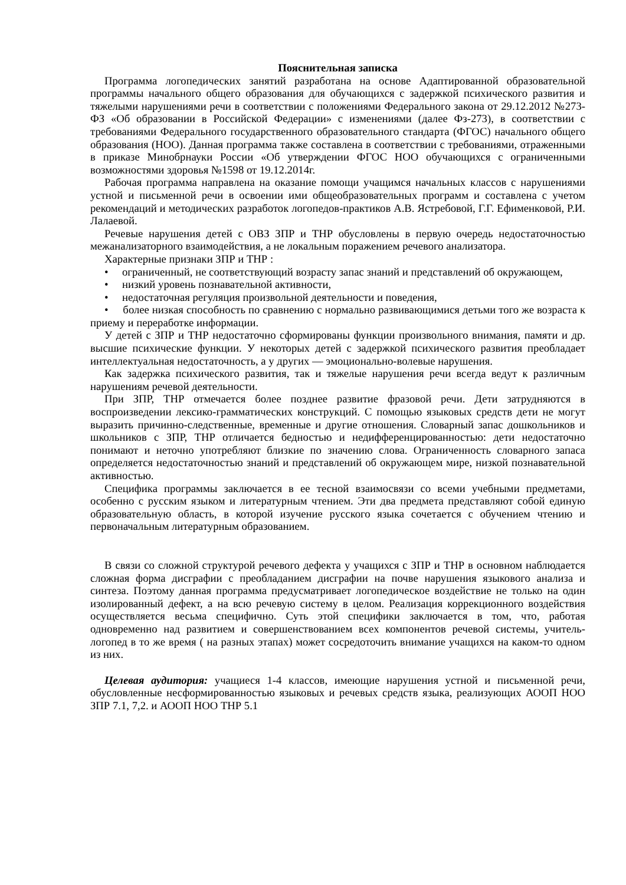Пояснительная записка
Программа логопедических занятий разработана на основе Адаптированной образовательной программы начального общего образования для обучающихся с задержкой психического развития и тяжелыми нарушениями речи в соответствии с положениями Федерального закона от 29.12.2012 №273-ФЗ «Об образовании в Российской Федерации» с изменениями (далее Фз-273), в соответствии с требованиями Федерального государственного образовательного стандарта (ФГОС) начального общего образования (НОО). Данная программа также составлена в соответствии с требованиями, отраженными в приказе Минобрнауки России «Об утверждении ФГОС НОО обучающихся с ограниченными возможностями здоровья №1598 от 19.12.2014г.
Рабочая программа направлена на оказание помощи учащимся начальных классов с нарушениями устной и письменной речи в освоении ими общеобразовательных программ и составлена с учетом рекомендаций и методических разработок логопедов-практиков А.В. Ястребовой, Г.Г. Ефименковой, Р.И. Лалаевой.
Речевые нарушения детей с ОВЗ ЗПР и ТНР обусловлены в первую очередь недостаточностью межанализаторного взаимодействия, а не локальным поражением речевого анализатора.
Характерные признаки ЗПР и ТНР :
• ограниченный, не соответствующий возрасту запас знаний и представлений об окружающем,
• низкий уровень познавательной активности,
• недостаточная регуляция произвольной деятельности и поведения,
• более низкая способность по сравнению с нормально развивающимися детьми того же возраста к приему и переработке информации.
У детей с ЗПР и ТНР недостаточно сформированы функции произвольного внимания, памяти и др. высшие психические функции. У некоторых детей с задержкой психического развития преобладает интеллектуальная недостаточность, а у других — эмоционально-волевые нарушения.
Как задержка психического развития, так и тяжелые нарушения речи всегда ведут к различным нарушениям речевой деятельности.
При ЗПР, ТНР отмечается более позднее развитие фразовой речи. Дети затрудняются в воспроизведении лексико-грамматических конструкций. С помощью языковых средств дети не могут выразить причинно-следственные, временные и другие отношения. Словарный запас дошкольников и школьников с ЗПР, ТНР отличается бедностью и недифференцированностью: дети недостаточно понимают и неточно употребляют близкие по значению слова. Ограниченность словарного запаса определяется недостаточностью знаний и представлений об окружающем мире, низкой познавательной активностью.
Специфика программы заключается в ее тесной взаимосвязи со всеми учебными предметами, особенно с русским языком и литературным чтением. Эти два предмета представляют собой единую образовательную область, в которой изучение русского языка сочетается с обучением чтению и первоначальным литературным образованием.
В связи со сложной структурой речевого дефекта у учащихся с ЗПР и ТНР в основном наблюдается сложная форма дисграфии с преобладанием дисграфии на почве нарушения языкового анализа и синтеза. Поэтому данная программа предусматривает логопедическое воздействие не только на один изолированный дефект, а на всю речевую систему в целом. Реализация коррекционного воздействия осуществляется весьма специфично. Суть этой специфики заключается в том, что, работая одновременно над развитием и совершенствованием всех компонентов речевой системы, учитель-логопед в то же время ( на разных этапах) может сосредоточить внимание учащихся на каком-то одном из них.
Целевая аудитория: учащиеся 1-4 классов, имеющие нарушения устной и письменной речи, обусловленные несформированностью языковых и речевых средств языка, реализующих АООП НОО ЗПР 7.1, 7,2. и АООП НОО ТНР 5.1